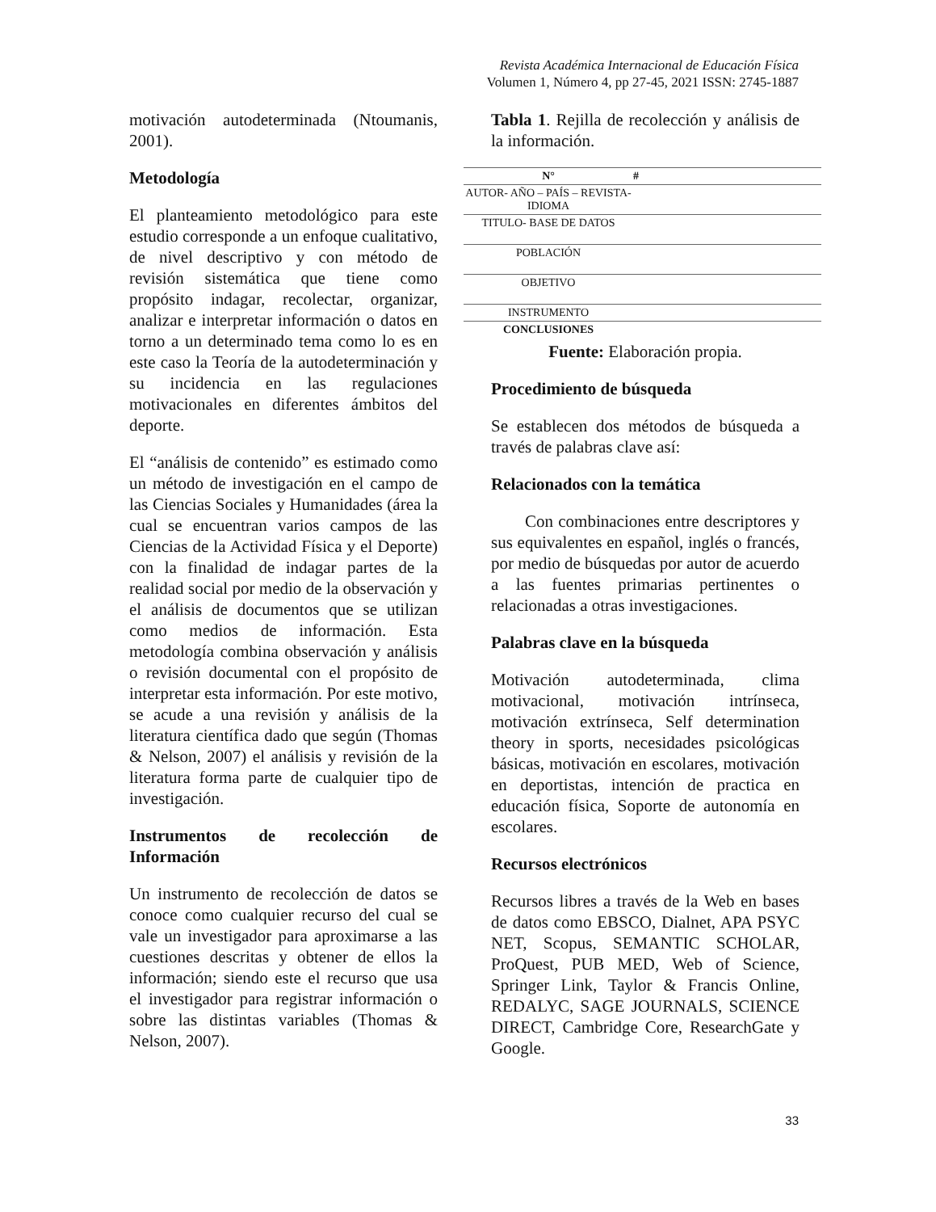Revista Académica Internacional de Educación Física
Volumen 1, Número 4, pp 27-45, 2021 ISSN: 2745-1887
motivación autodeterminada (Ntoumanis, 2001).
Metodología
El planteamiento metodológico para este estudio corresponde a un enfoque cualitativo, de nivel descriptivo y con método de revisión sistemática que tiene como propósito indagar, recolectar, organizar, analizar e interpretar información o datos en torno a un determinado tema como lo es en este caso la Teoría de la autodeterminación y su incidencia en las regulaciones motivacionales en diferentes ámbitos del deporte.
El “análisis de contenido” es estimado como un método de investigación en el campo de las Ciencias Sociales y Humanidades (área la cual se encuentran varios campos de las Ciencias de la Actividad Física y el Deporte) con la finalidad de indagar partes de la realidad social por medio de la observación y el análisis de documentos que se utilizan como medios de información. Esta metodología combina observación y análisis o revisión documental con el propósito de interpretar esta información. Por este motivo, se acude a una revisión y análisis de la literatura científica dado que según (Thomas & Nelson, 2007) el análisis y revisión de la literatura forma parte de cualquier tipo de investigación.
Instrumentos de recolección de Información
Un instrumento de recolección de datos se conoce como cualquier recurso del cual se vale un investigador para aproximarse a las cuestiones descritas y obtener de ellos la información; siendo este el recurso que usa el investigador para registrar información o sobre las distintas variables (Thomas & Nelson, 2007).
Tabla 1. Rejilla de recolección y análisis de la información.
| N° | # |
| --- | --- |
| AUTOR- AÑO – PAÍS – REVISTA- IDIOMA | |
| TITULO- BASE DE DATOS | |
| POBLACIÓN | |
| OBJETIVO | |
| INSTRUMENTO | |
| CONCLUSIONES | |
Fuente: Elaboración propia.
Procedimiento de búsqueda
Se establecen dos métodos de búsqueda a través de palabras clave así:
Relacionados con la temática
  Con combinaciones entre descriptores y sus equivalentes en español, inglés o francés, por medio de búsquedas por autor de acuerdo a las fuentes primarias pertinentes o relacionadas a otras investigaciones.
Palabras clave en la búsqueda
Motivación autodeterminada, clima motivacional, motivación intrínseca, motivación extrínseca, Self determination theory in sports, necesidades psicológicas básicas, motivación en escolares, motivación en deportistas, intención de practica en educación física, Soporte de autonomía en escolares.
Recursos electrónicos
Recursos libres a través de la Web en bases de datos como EBSCO, Dialnet, APA PSYC NET, Scopus, SEMANTIC SCHOLAR, ProQuest, PUB MED, Web of Science, Springer Link, Taylor & Francis Online, REDALYC, SAGE JOURNALS, SCIENCE DIRECT, Cambridge Core, ResearchGate y Google.
33